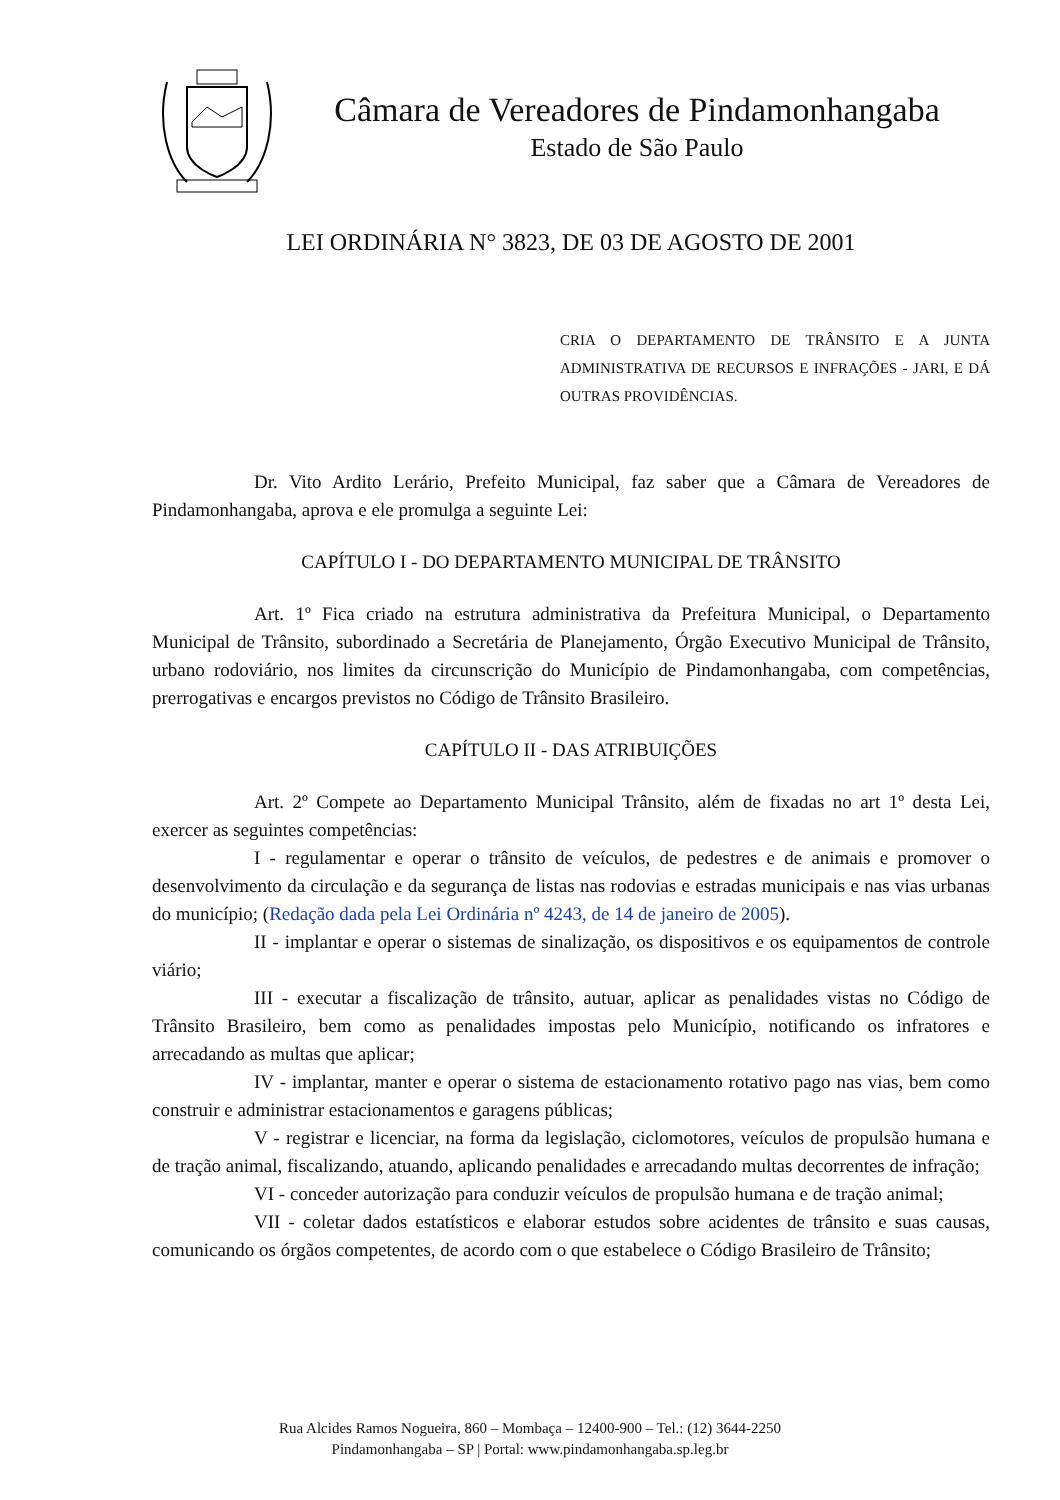Câmara de Vereadores de Pindamonhangaba
Estado de São Paulo
LEI ORDINÁRIA N° 3823, DE 03 DE AGOSTO DE 2001
CRIA O DEPARTAMENTO DE TRÂNSITO E A JUNTA ADMINISTRATIVA DE RECURSOS E INFRAÇÕES - JARI, E DÁ OUTRAS PROVIDÊNCIAS.
Dr. Vito Ardito Lerário, Prefeito Municipal, faz saber que a Câmara de Vereadores de Pindamonhangaba, aprova e ele promulga a seguinte Lei:
CAPÍTULO I - DO DEPARTAMENTO MUNICIPAL DE TRÂNSITO
Art. 1º Fica criado na estrutura administrativa da Prefeitura Municipal, o Departamento Municipal de Trânsito, subordinado a Secretária de Planejamento, Órgão Executivo Municipal de Trânsito, urbano rodoviário, nos limites da circunscrição do Município de Pindamonhangaba, com competências, prerrogativas e encargos previstos no Código de Trânsito Brasileiro.
CAPÍTULO II - DAS ATRIBUIÇÕES
Art. 2º Compete ao Departamento Municipal Trânsito, além de fixadas no art 1º desta Lei, exercer as seguintes competências:
I - regulamentar e operar o trânsito de veículos, de pedestres e de animais e promover o desenvolvimento da circulação e da segurança de listas nas rodovias e estradas municipais e nas vias urbanas do município; (Redação dada pela Lei Ordinária nº 4243, de 14 de janeiro de 2005).
II - implantar e operar o sistemas de sinalização, os dispositivos e os equipamentos de controle viário;
III - executar a fiscalização de trânsito, autuar, aplicar as penalidades vistas no Código de Trânsito Brasileiro, bem como as penalidades impostas pelo Município, notificando os infratores e arrecadando as multas que aplicar;
IV - implantar, manter e operar o sistema de estacionamento rotativo pago nas vias, bem como construir e administrar estacionamentos e garagens públicas;
V - registrar e licenciar, na forma da legislação, ciclomotores, veículos de propulsão humana e de tração animal, fiscalizando, atuando, aplicando penalidades e arrecadando multas decorrentes de infração;
VI - conceder autorização para conduzir veículos de propulsão humana e de tração animal;
VII - coletar dados estatísticos e elaborar estudos sobre acidentes de trânsito e suas causas, comunicando os órgãos competentes, de acordo com o que estabelece o Código Brasileiro de Trânsito;
Rua Alcides Ramos Nogueira, 860 – Mombaça – 12400-900 – Tel.: (12) 3644-2250
Pindamonhangaba – SP | Portal: www.pindamonhangaba.sp.leg.br